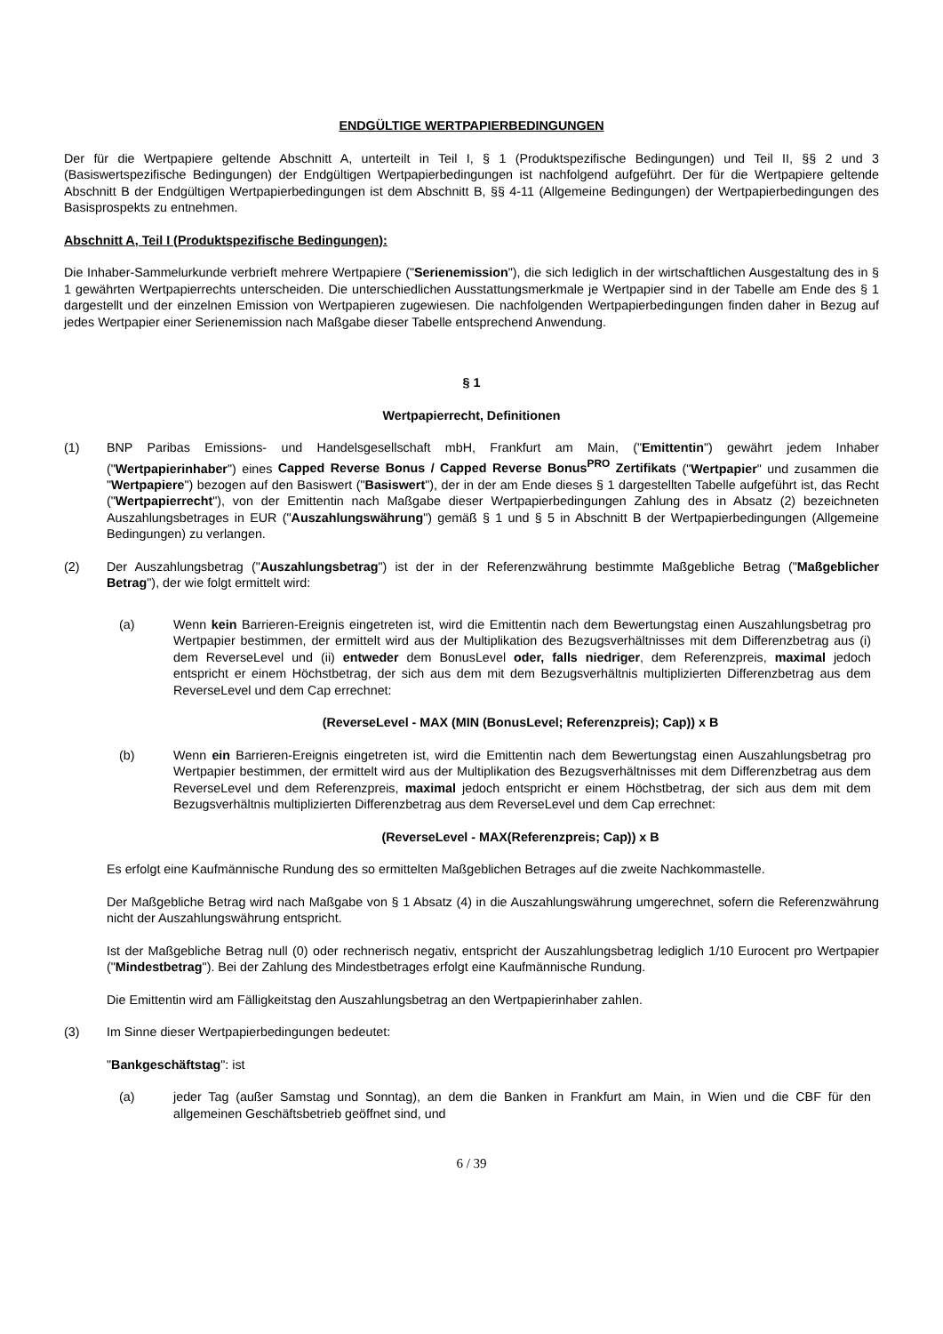ENDGÜLTIGE WERTPAPIERBEDINGUNGEN
Der für die Wertpapiere geltende Abschnitt A, unterteilt in Teil I, § 1 (Produktspezifische Bedingungen) und Teil II, §§ 2 und 3 (Basiswertspezifische Bedingungen) der Endgültigen Wertpapierbedingungen ist nachfolgend aufgeführt. Der für die Wertpapiere geltende Abschnitt B der Endgültigen Wertpapierbedingungen ist dem Abschnitt B, §§ 4-11 (Allgemeine Bedingungen) der Wertpapierbedingungen des Basisprospekts zu entnehmen.
Abschnitt A, Teil I (Produktspezifische Bedingungen):
Die Inhaber-Sammelurkunde verbrieft mehrere Wertpapiere ("Serienemission"), die sich lediglich in der wirtschaftlichen Ausgestaltung des in § 1 gewährten Wertpapierrechts unterscheiden. Die unterschiedlichen Ausstattungsmerkmale je Wertpapier sind in der Tabelle am Ende des § 1 dargestellt und der einzelnen Emission von Wertpapieren zugewiesen. Die nachfolgenden Wertpapierbedingungen finden daher in Bezug auf jedes Wertpapier einer Serienemission nach Maßgabe dieser Tabelle entsprechend Anwendung.
§ 1
Wertpapierrecht, Definitionen
(1) BNP Paribas Emissions- und Handelsgesellschaft mbH, Frankfurt am Main, ("Emittentin") gewährt jedem Inhaber ("Wertpapierinhaber") eines Capped Reverse Bonus / Capped Reverse Bonus<sup>PRO</sup> Zertifikats ("Wertpapier" und zusammen die "Wertpapiere") bezogen auf den Basiswert ("Basiswert"), der in der am Ende dieses § 1 dargestellten Tabelle aufgeführt ist, das Recht ("Wertpapierrecht"), von der Emittentin nach Maßgabe dieser Wertpapierbedingungen Zahlung des in Absatz (2) bezeichneten Auszahlungsbetrages in EUR ("Auszahlungswährung") gemäß § 1 und § 5 in Abschnitt B der Wertpapierbedingungen (Allgemeine Bedingungen) zu verlangen.
(2) Der Auszahlungsbetrag ("Auszahlungsbetrag") ist der in der Referenzwährung bestimmte Maßgebliche Betrag ("Maßgeblicher Betrag"), der wie folgt ermittelt wird:
(a) Wenn kein Barrieren-Ereignis eingetreten ist, wird die Emittentin nach dem Bewertungstag einen Auszahlungsbetrag pro Wertpapier bestimmen, der ermittelt wird aus der Multiplikation des Bezugsverhältnisses mit dem Differenzbetrag aus (i) dem ReverseLevel und (ii) entweder dem BonusLevel oder, falls niedriger, dem Referenzpreis, maximal jedoch entspricht er einem Höchstbetrag, der sich aus dem mit dem Bezugsverhältnis multiplizierten Differenzbetrag aus dem ReverseLevel und dem Cap errechnet:
(ReverseLevel - MAX (MIN (BonusLevel; Referenzpreis); Cap)) x B
(b) Wenn ein Barrieren-Ereignis eingetreten ist, wird die Emittentin nach dem Bewertungstag einen Auszahlungsbetrag pro Wertpapier bestimmen, der ermittelt wird aus der Multiplikation des Bezugsverhältnisses mit dem Differenzbetrag aus dem ReverseLevel und dem Referenzpreis, maximal jedoch entspricht er einem Höchstbetrag, der sich aus dem mit dem Bezugsverhältnis multiplizierten Differenzbetrag aus dem ReverseLevel und dem Cap errechnet:
(ReverseLevel - MAX(Referenzpreis; Cap)) x B
Es erfolgt eine Kaufmännische Rundung des so ermittelten Maßgeblichen Betrages auf die zweite Nachkommastelle.
Der Maßgebliche Betrag wird nach Maßgabe von § 1 Absatz (4) in die Auszahlungswährung umgerechnet, sofern die Referenzwährung nicht der Auszahlungswährung entspricht.
Ist der Maßgebliche Betrag null (0) oder rechnerisch negativ, entspricht der Auszahlungsbetrag lediglich 1/10 Eurocent pro Wertpapier ("Mindestbetrag"). Bei der Zahlung des Mindestbetrages erfolgt eine Kaufmännische Rundung.
Die Emittentin wird am Fälligkeitstag den Auszahlungsbetrag an den Wertpapierinhaber zahlen.
(3) Im Sinne dieser Wertpapierbedingungen bedeutet:
"Bankgeschäftstag": ist
(a) jeder Tag (außer Samstag und Sonntag), an dem die Banken in Frankfurt am Main, in Wien und die CBF für den allgemeinen Geschäftsbetrieb geöffnet sind, und
6 / 39